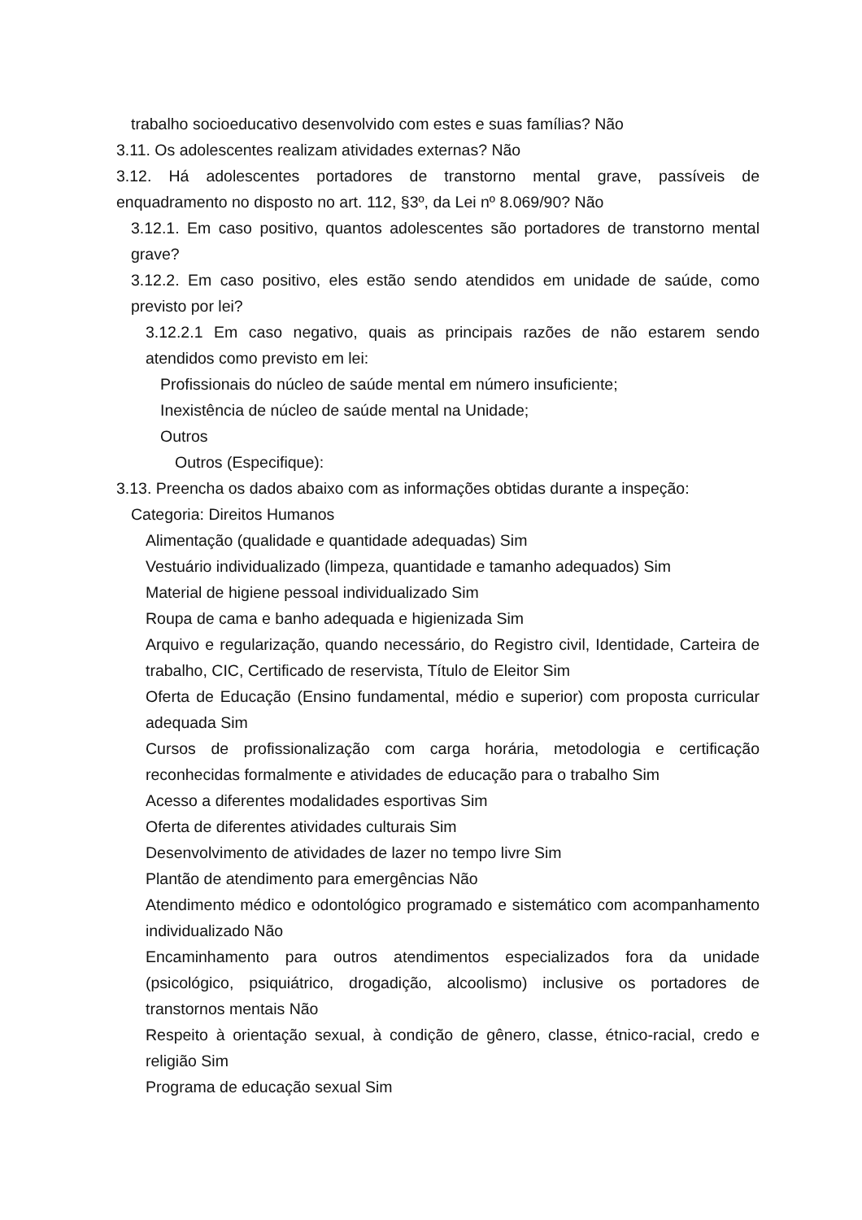trabalho socioeducativo desenvolvido com estes e suas famílias? Não
3.11. Os adolescentes realizam atividades externas? Não
3.12. Há adolescentes portadores de transtorno mental grave, passíveis de enquadramento no disposto no art. 112, §3º, da Lei nº 8.069/90? Não
3.12.1. Em caso positivo, quantos adolescentes são portadores de transtorno mental grave?
3.12.2. Em caso positivo, eles estão sendo atendidos em unidade de saúde, como previsto por lei?
3.12.2.1 Em caso negativo, quais as principais razões de não estarem sendo atendidos como previsto em lei:
Profissionais do núcleo de saúde mental em número insuficiente;
Inexistência de núcleo de saúde mental na Unidade;
Outros
Outros (Especifique):
3.13. Preencha os dados abaixo com as informações obtidas durante a inspeção:
Categoria: Direitos Humanos
Alimentação (qualidade e quantidade adequadas) Sim
Vestuário individualizado (limpeza, quantidade e tamanho adequados) Sim
Material de higiene pessoal individualizado Sim
Roupa de cama e banho adequada e higienizada Sim
Arquivo e regularização, quando necessário, do Registro civil, Identidade, Carteira de trabalho, CIC, Certificado de reservista, Título de Eleitor Sim
Oferta de Educação (Ensino fundamental, médio e superior) com proposta curricular adequada Sim
Cursos de profissionalização com carga horária, metodologia e certificação reconhecidas formalmente e atividades de educação para o trabalho Sim
Acesso a diferentes modalidades esportivas Sim
Oferta de diferentes atividades culturais Sim
Desenvolvimento de atividades de lazer no tempo livre Sim
Plantão de atendimento para emergências Não
Atendimento médico e odontológico programado e sistemático com acompanhamento individualizado Não
Encaminhamento para outros atendimentos especializados fora da unidade (psicológico, psiquiátrico, drogadição, alcoolismo) inclusive os portadores de transtornos mentais Não
Respeito à orientação sexual, à condição de gênero, classe, étnico-racial, credo e religião Sim
Programa de educação sexual Sim